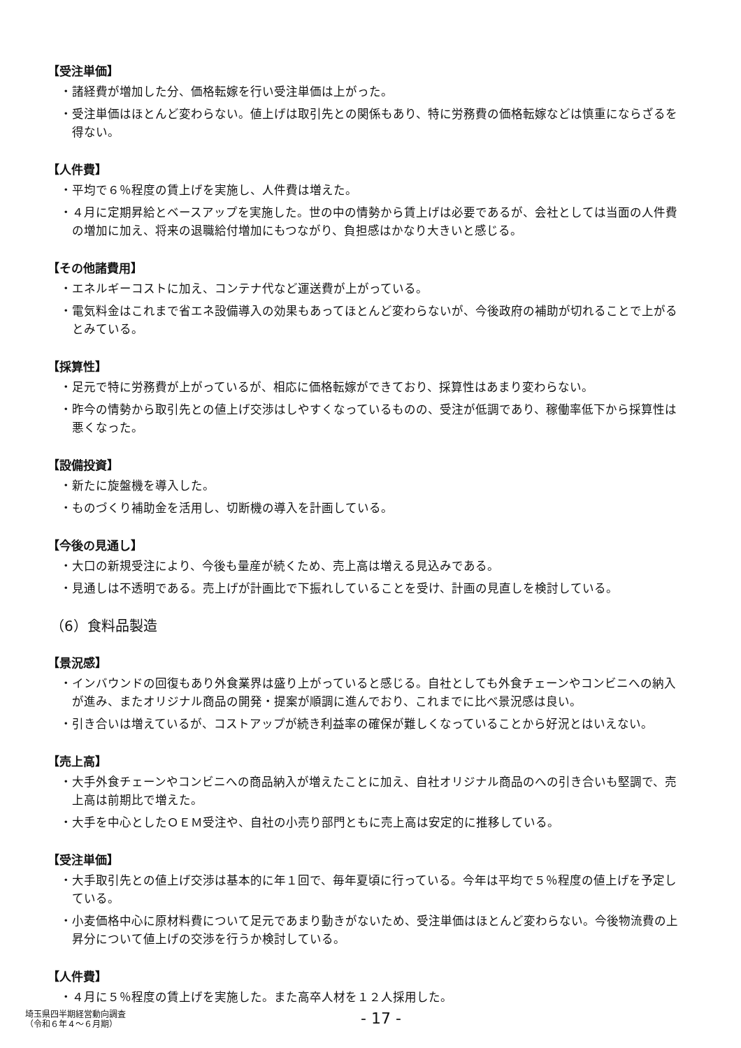【受注単価】
・諸経費が増加した分、価格転嫁を行い受注単価は上がった。
・受注単価はほとんど変わらない。値上げは取引先との関係もあり、特に労務費の価格転嫁などは慎重にならざるを得ない。
【人件費】
・平均で６％程度の賃上げを実施し、人件費は増えた。
・４月に定期昇給とベースアップを実施した。世の中の情勢から賃上げは必要であるが、会社としては当面の人件費の増加に加え、将来の退職給付増加にもつながり、負担感はかなり大きいと感じる。
【その他諸費用】
・エネルギーコストに加え、コンテナ代など運送費が上がっている。
・電気料金はこれまで省エネ設備導入の効果もあってほとんど変わらないが、今後政府の補助が切れることで上がるとみている。
【採算性】
・足元で特に労務費が上がっているが、相応に価格転嫁ができており、採算性はあまり変わらない。
・昨今の情勢から取引先との値上げ交渉はしやすくなっているものの、受注が低調であり、稼働率低下から採算性は悪くなった。
【設備投資】
・新たに旋盤機を導入した。
・ものづくり補助金を活用し、切断機の導入を計画している。
【今後の見通し】
・大口の新規受注により、今後も量産が続くため、売上高は増える見込みである。
・見通しは不透明である。売上げが計画比で下振れしていることを受け、計画の見直しを検討している。
（6）食料品製造
【景況感】
・インバウンドの回復もあり外食業界は盛り上がっていると感じる。自社としても外食チェーンやコンビニへの納入が進み、またオリジナル商品の開発・提案が順調に進んでおり、これまでに比べ景況感は良い。
・引き合いは増えているが、コストアップが続き利益率の確保が難しくなっていることから好況とはいえない。
【売上高】
・大手外食チェーンやコンビニへの商品納入が増えたことに加え、自社オリジナル商品のへの引き合いも堅調で、売上高は前期比で増えた。
・大手を中心としたＯＥＭ受注や、自社の小売り部門ともに売上高は安定的に推移している。
【受注単価】
・大手取引先との値上げ交渉は基本的に年１回で、毎年夏頃に行っている。今年は平均で５％程度の値上げを予定している。
・小麦価格中心に原材料費について足元であまり動きがないため、受注単価はほとんど変わらない。今後物流費の上昇分について値上げの交渉を行うか検討している。
【人件費】
・４月に５％程度の賃上げを実施した。また高卒人材を１２人採用した。
埼玉県四半期経営動向調査
（令和６年４～６月期）
- 17 -